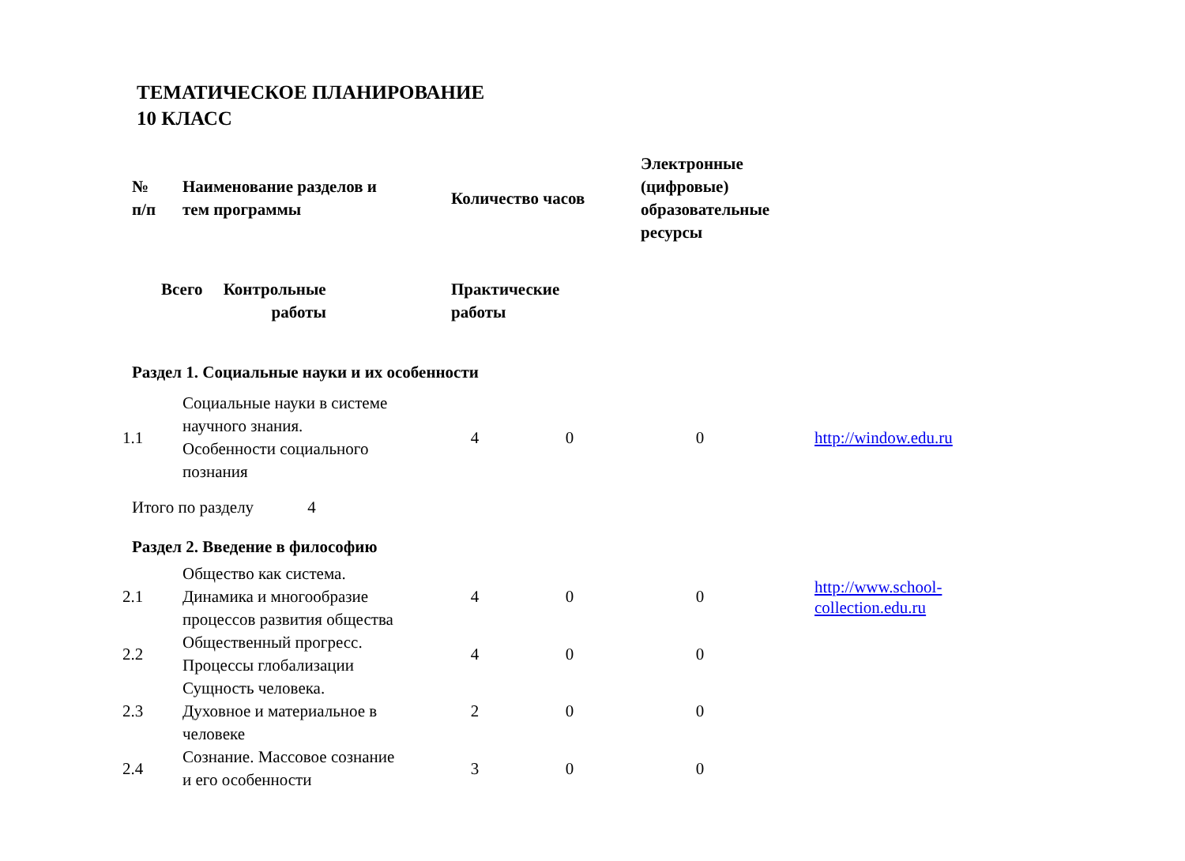ТЕМАТИЧЕСКОЕ ПЛАНИРОВАНИЕ
10 КЛАСС
| № п/п | Наименование разделов и тем программы | Количество часов | | Электронные (цифровые) образовательные ресурсы | |
| --- | --- | --- | --- | --- | --- |
| | Всего Контрольные работы | Практические работы | | | |
| Раздел 1. Социальные науки и их особенности | | | | | |
| 1.1 | Социальные науки в системе научного знания. Особенности социального познания | 4 | 0 | 0 | http://window.edu.ru |
| Итого по разделу 4 | | | | | |
| Раздел 2. Введение в философию | | | | | |
| 2.1 | Общество как система. Динамика и многообразие процессов развития общества | 4 | 0 | 0 | http://www.school- collection.edu.ru |
| 2.2 | Общественный прогресс. Процессы глобализации | 4 | 0 | 0 | |
| 2.3 | Сущность человека. Духовное и материальное в человеке | 2 | 0 | 0 | |
| 2.4 | Сознание. Массовое сознание и его особенности | 3 | 0 | 0 | |